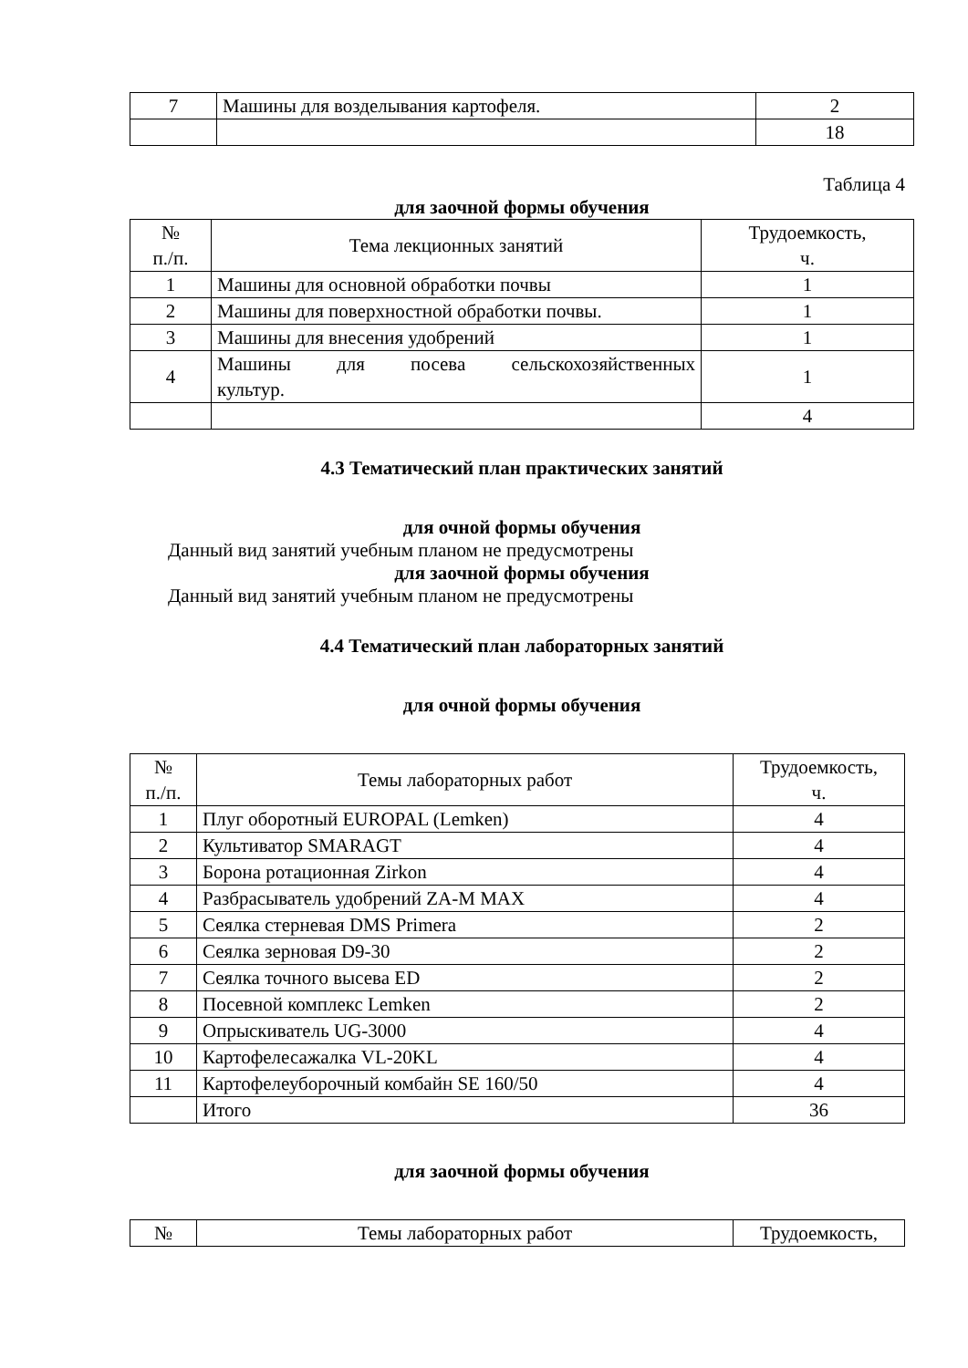| 7 | Машины для возделывания картофеля. | 2 |
| | | 18 |
Таблица 4
для заочной формы обучения
| № п./п. | Тема лекционных занятий | Трудоемкость, ч. |
| --- | --- | --- |
| 1 | Машины для основной обработки почвы | 1 |
| 2 | Машины для поверхностной обработки почвы. | 1 |
| 3 | Машины для внесения удобрений | 1 |
| 4 | Машины для посева сельскохозяйственных культур. | 1 |
| | | 4 |
4.3 Тематический план практических занятий
для очной формы обучения
Данный вид занятий учебным планом не предусмотрены
для заочной формы обучения
Данный вид занятий учебным планом не предусмотрены
4.4 Тематический план лабораторных занятий
для очной формы обучения
| № п./п. | Темы лабораторных работ | Трудоемкость, ч. |
| --- | --- | --- |
| 1 | Плуг оборотный EUROPAL (Lemken) | 4 |
| 2 | Культиватор SMARAGT | 4 |
| 3 | Борона ротационная Zirkon | 4 |
| 4 | Разбрасыватель удобрений ZA-M MAX | 4 |
| 5 | Сеялка стерневая DMS Primera | 2 |
| 6 | Сеялка зерновая D9-30 | 2 |
| 7 | Сеялка точного высева ED | 2 |
| 8 | Посевной комплекс Lemken | 2 |
| 9 | Опрыскиватель UG-3000 | 4 |
| 10 | Картофелесажалка VL-20KL | 4 |
| 11 | Картофелеуборочный комбайн SE 160/50 | 4 |
| | Итого | 36 |
для заочной формы обучения
| № | Темы лабораторных работ | Трудоемкость, |
| --- | --- | --- |